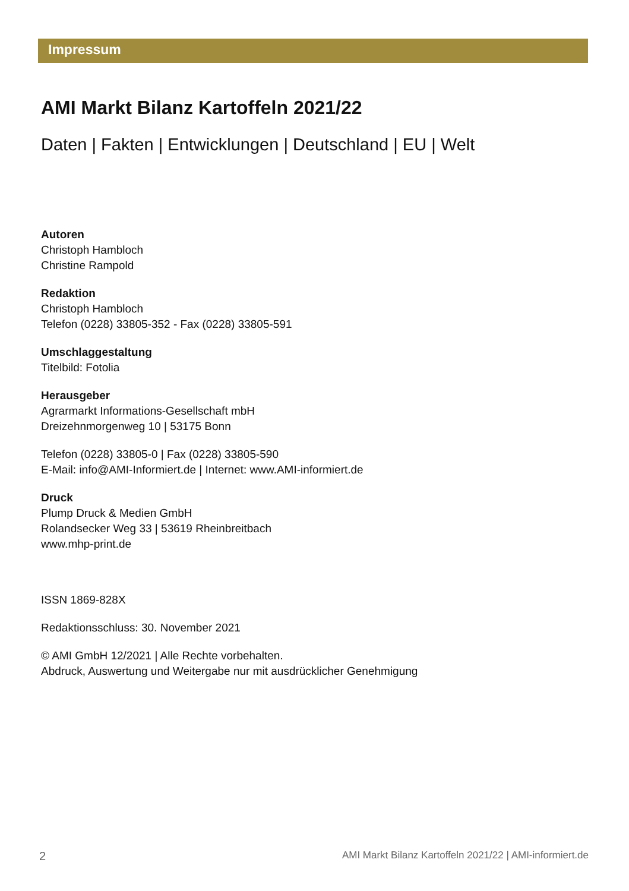Impressum
AMI Markt Bilanz Kartoffeln 2021/22
Daten | Fakten | Entwicklungen | Deutschland | EU | Welt
Autoren
Christoph Hambloch
Christine Rampold
Redaktion
Christoph Hambloch
Telefon (0228) 33805-352 - Fax (0228) 33805-591
Umschlaggestaltung
Titelbild: Fotolia
Herausgeber
Agrarmarkt Informations-Gesellschaft mbH
Dreizehnmorgenweg 10 | 53175 Bonn
Telefon (0228) 33805-0 | Fax (0228) 33805-590
E-Mail: info@AMI-Informiert.de | Internet: www.AMI-informiert.de
Druck
Plump Druck & Medien GmbH
Rolandsecker Weg 33 | 53619 Rheinbreitbach
www.mhp-print.de
ISSN 1869-828X
Redaktionsschluss: 30. November 2021
© AMI GmbH 12/2021 | Alle Rechte vorbehalten.
Abdruck, Auswertung und Weitergabe nur mit ausdrücklicher Genehmigung
2 AMI Markt Bilanz Kartoffeln 2021/22 | AMI-informiert.de